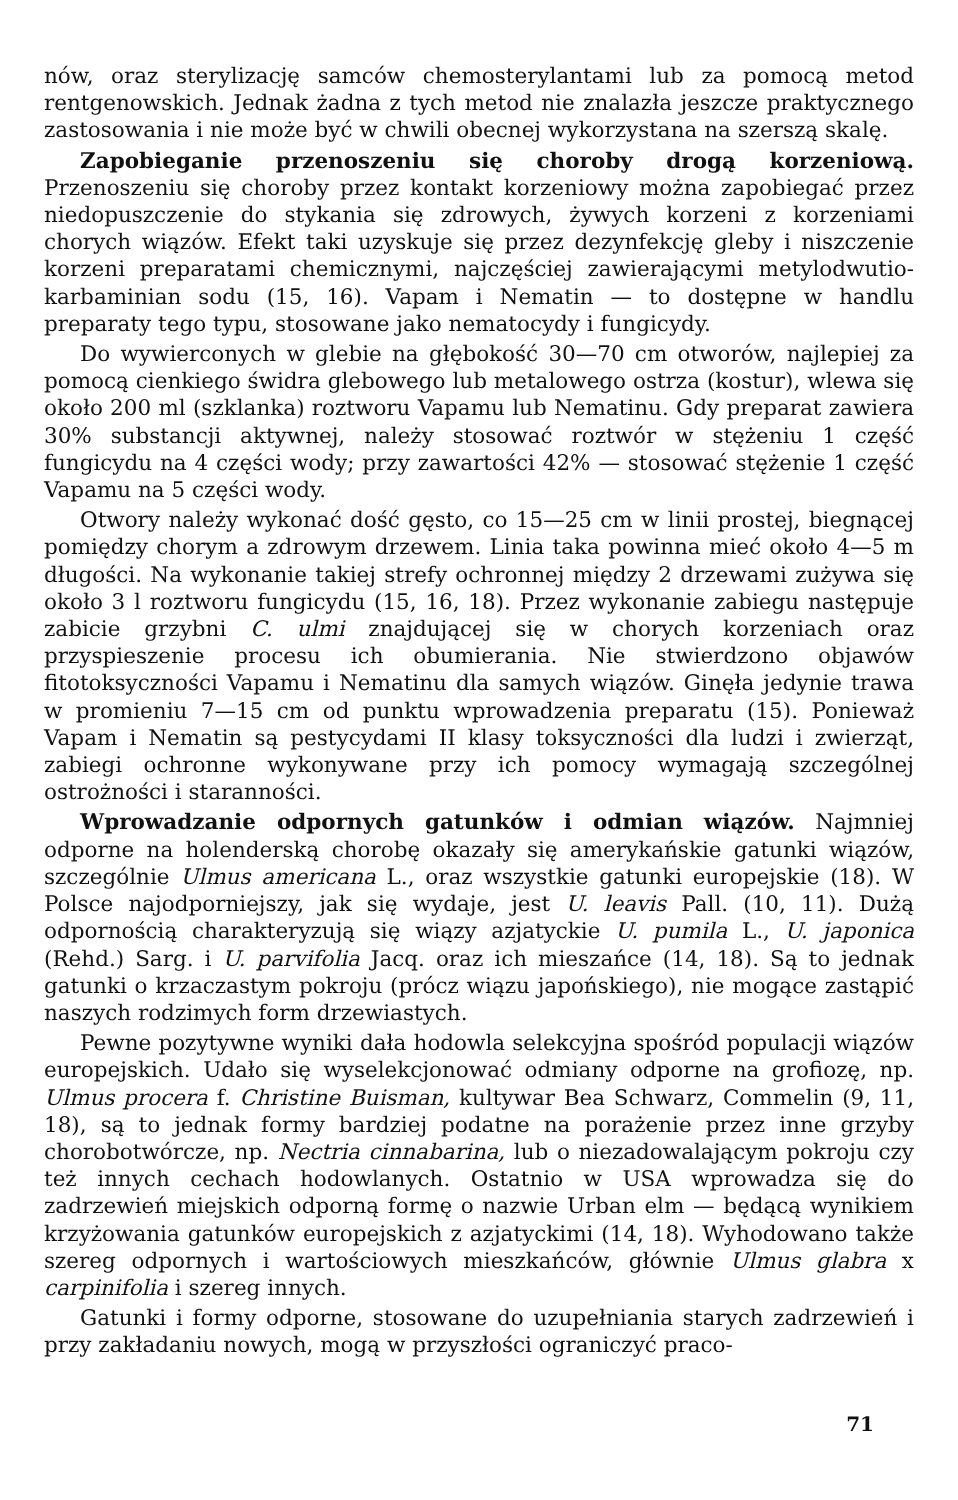nów, oraz sterylizację samców chemosterylantami lub za pomocą metod rentgenowskich. Jednak żadna z tych metod nie znalazła jeszcze praktycznego zastosowania i nie może być w chwili obecnej wykorzystana na szerszą skalę.
Zapobieganie przenoszeniu się choroby drogą korzeniową. Przenoszeniu się choroby przez kontakt korzeniowy można zapobiegać przez niedopuszczenie do stykania się zdrowych, żywych korzeni z korzeniami chorych wiązów. Efekt taki uzyskuje się przez dezynfekcję gleby i niszczenie korzeni preparatami chemicznymi, najczęściej zawierającymi metylodwutio-karbaminian sodu (15, 16). Vapam i Nematin — to dostępne w handlu preparaty tego typu, stosowane jako nematocydy i fungicydy.
Do wywierconych w glebie na głębokość 30—70 cm otworów, najlepiej za pomocą cienkiego świdra glebowego lub metalowego ostrza (kostur), wlewa się około 200 ml (szklanka) roztworu Vapamu lub Nematinu. Gdy preparat zawiera 30% substancji aktywnej, należy stosować roztwór w stężeniu 1 część fungicydu na 4 części wody; przy zawartości 42% — stosować stężenie 1 część Vapamu na 5 części wody.
Otwory należy wykonać dość gęsto, co 15—25 cm w linii prostej, biegnącej pomiędzy chorym a zdrowym drzewem. Linia taka powinna mieć około 4—5 m długości. Na wykonanie takiej strefy ochronnej między 2 drzewami zużywa się około 3 l roztworu fungicydu (15, 16, 18). Przez wykonanie zabiegu następuje zabicie grzybni C. ulmi znajdującej się w chorych korzeniach oraz przyspieszenie procesu ich obumierania. Nie stwierdzono objawów fitotoksyczności Vapamu i Nematinu dla samych wiązów. Ginęła jedynie trawa w promieniu 7—15 cm od punktu wprowadzenia preparatu (15). Ponieważ Vapam i Nematin są pestycydami II klasy toksyczności dla ludzi i zwierząt, zabiegi ochronne wykonywane przy ich pomocy wymagają szczególnej ostrożności i staranności.
Wprowadzanie odpornych gatunków i odmian wiązów. Najmniej odporne na holenderską chorobę okazały się amerykańskie gatunki wiązów, szczególnie Ulmus americana L., oraz wszystkie gatunki europejskie (18). W Polsce najodporniejszy, jak się wydaje, jest U. leavis Pall. (10, 11). Dużą odpornością charakteryzują się wiązy azjatyckie U. pumila L., U. japonica (Rehd.) Sarg. i U. parvifolia Jacq. oraz ich mieszańce (14, 18). Są to jednak gatunki o krzaczastym pokroju (prócz wiązu japońskiego), nie mogące zastąpić naszych rodzimych form drzewiastych.
Pewne pozytywne wyniki dała hodowla selekcyjna spośród populacji wiązów europejskich. Udało się wyselekcjonować odmiany odporne na grofiozę, np. Ulmus procera f. Christine Buisman, kultywar Bea Schwarz, Commelin (9, 11, 18), są to jednak formy bardziej podatne na porażenie przez inne grzyby chorobotwórcze, np. Nectria cinnabarina, lub o niezadowalającym pokroju czy też innych cechach hodowlanych. Ostatnio w USA wprowadza się do zadrzewień miejskich odporną formę o nazwie Urban elm — będącą wynikiem krzyżowania gatunków europejskich z azjatyckimi (14, 18). Wyhodowano także szereg odpornych i wartościowych mieszkańców, głównie Ulmus glabra x carpinifolia i szereg innych.
Gatunki i formy odporne, stosowane do uzupełniania starych zadrzewień i przy zakładaniu nowych, mogą w przyszłości ograniczyć praco-
71